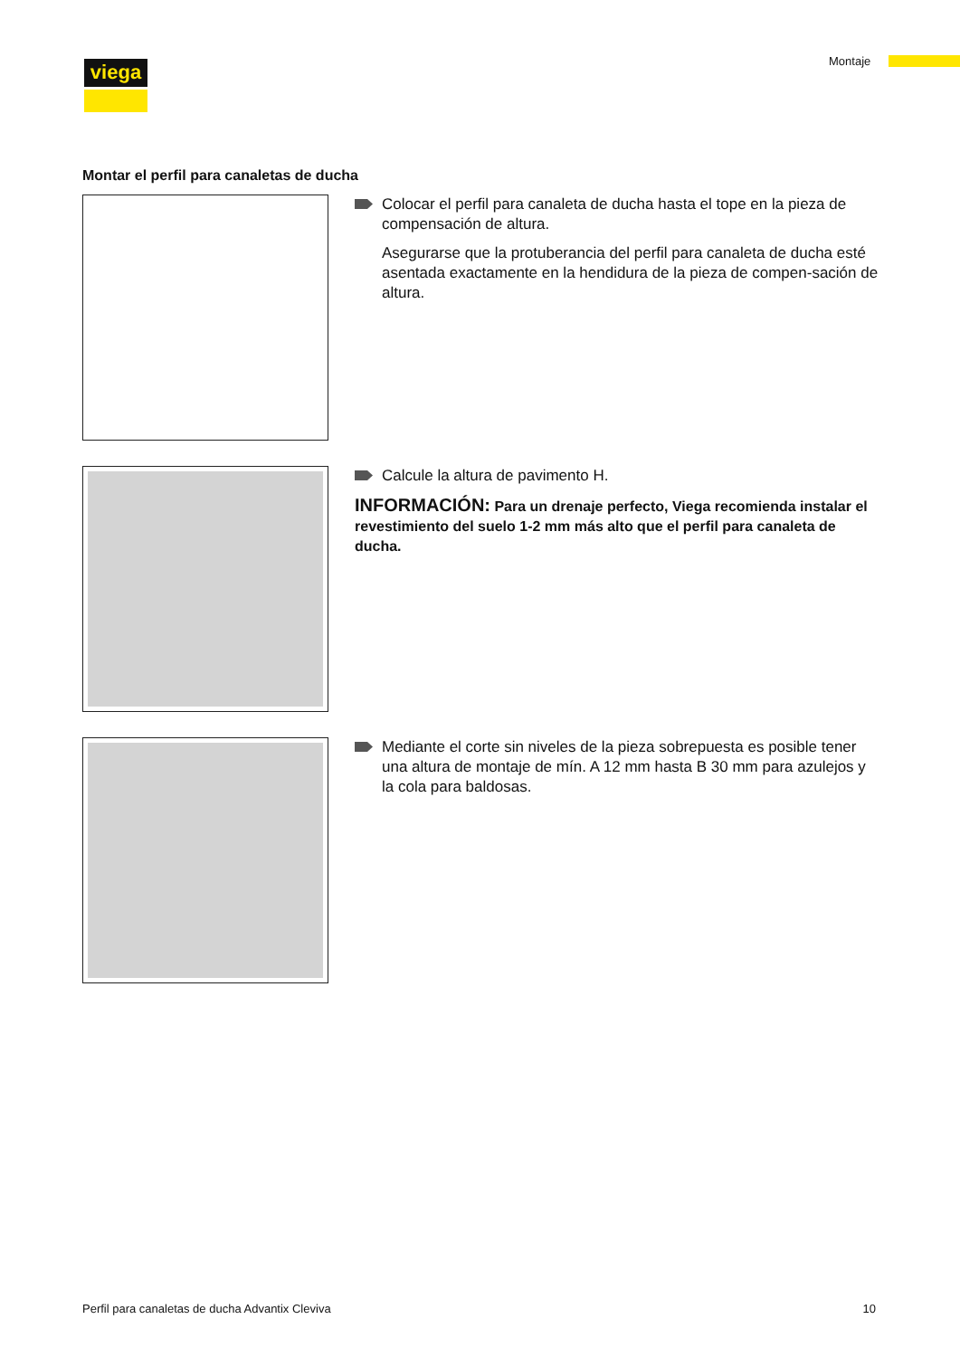viega Montaje
Montar el perfil para canaletas de ducha
Colocar el perfil para canaleta de ducha hasta el tope en la pieza de compensación de altura.
Asegurarse que la protuberancia del perfil para canaleta de ducha esté asentada exactamente en la hendidura de la pieza de compen-sación de altura.
Calcule la altura de pavimento H.
INFORMACIÓN: Para un drenaje perfecto, Viega recomienda instalar el revestimiento del suelo 1-2 mm más alto que el perfil para canaleta de ducha.
Mediante el corte sin niveles de la pieza sobrepuesta es posible tener una altura de montaje de mín. A 12 mm hasta B 30 mm para azulejos y la cola para baldosas.
Perfil para canaletas de ducha Advantix Cleviva 10